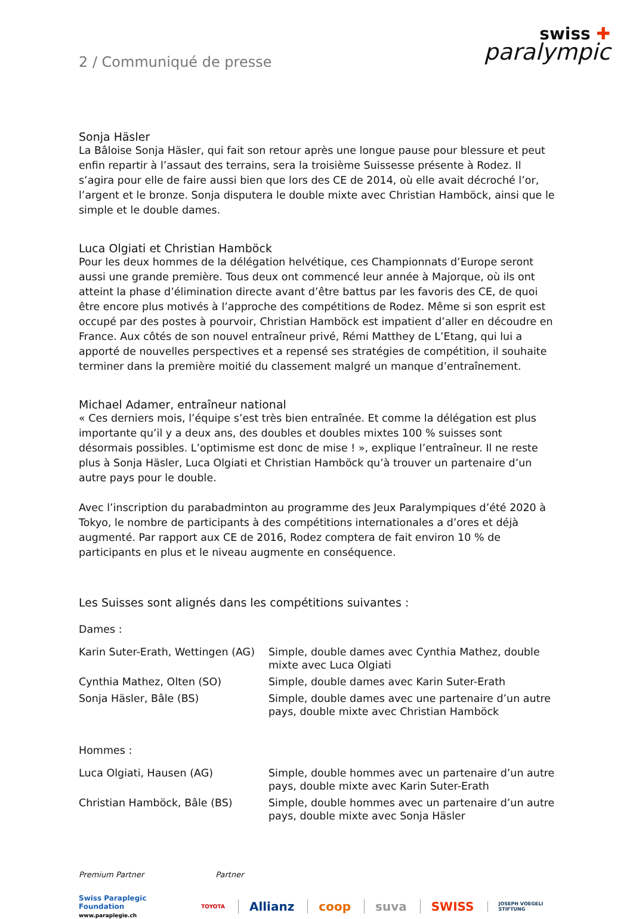2 / Communiqué de presse
swiss ✚
paralympic
Sonja Häsler
La Bâloise Sonja Häsler, qui fait son retour après une longue pause pour blessure et peut enfin repartir à l’assaut des terrains, sera la troisième Suissesse présente à Rodez. Il s’agira pour elle de faire aussi bien que lors des CE de 2014, où elle avait décroché l’or, l’argent et le bronze. Sonja disputera le double mixte avec Christian Hamböck, ainsi que le simple et le double dames.
Luca Olgiati et Christian Hamböck
Pour les deux hommes de la délégation helvétique, ces Championnats d’Europe seront aussi une grande première. Tous deux ont commencé leur année à Majorque, où ils ont atteint la phase d’élimination directe avant d’être battus par les favoris des CE, de quoi être encore plus motivés à l’approche des compétitions de Rodez. Même si son esprit est occupé par des postes à pourvoir, Christian Hamböck est impatient d’aller en découdre en France. Aux côtés de son nouvel entraî­neur privé, Rémi Matthey de L’Etang, qui lui a apporté de nouvelles perspectives et a repensé ses stratégies de compétition, il souhaite terminer dans la première moitié du classement malgré un manque d’entraînement.
Michael Adamer, entraîneur national
« Ces derniers mois, l’équipe s’est très bien entraînée. Et comme la délégation est plus impor­tante qu’il y a deux ans, des doubles et doubles mixtes 100 % suisses sont désormais possibles. L’optimisme est donc de mise ! », explique l’entraîneur. Il ne reste plus à Sonja Häsler, Luca Ol­giati et Christian Hamböck qu’à trouver un partenaire d’un autre pays pour le double.
Avec l’inscription du parabadminton au programme des Jeux Paralympiques d’été 2020 à Tokyo, le nombre de participants à des compétitions internationales a d’ores et déjà augmenté. Par rap­port aux CE de 2016, Rodez comptera de fait environ 10 % de participants en plus et le niveau augmente en conséquence.
Les Suisses sont alignés dans les compétitions suivantes :
Dames :
| Karin Suter-Erath, Wettingen (AG) | Simple, double dames avec Cynthia Mathez, double mixte avec Luca Olgiati |
| Cynthia Mathez, Olten (SO) | Simple, double dames avec Karin Suter-Erath |
| Sonja Häsler, Bâle (BS) | Simple, double dames avec une partenaire d’un autre pays, double mixte avec Christian Hamböck |
Hommes :
| Luca Olgiati, Hausen (AG) | Simple, double hommes avec un partenaire d’un autre pays, double mixte avec Karin Suter-Erath |
| Christian Hamböck, Bâle (BS) | Simple, double hommes avec un partenaire d’un autre pays, double mixte avec Sonja Häsler |
Premium Partner Partner
Swiss Paraplegic Foundation
www.paraplegie.ch
TOYOTA
Allianz coop suva SWISS JOSEPH VOEGELI STIFTUNG